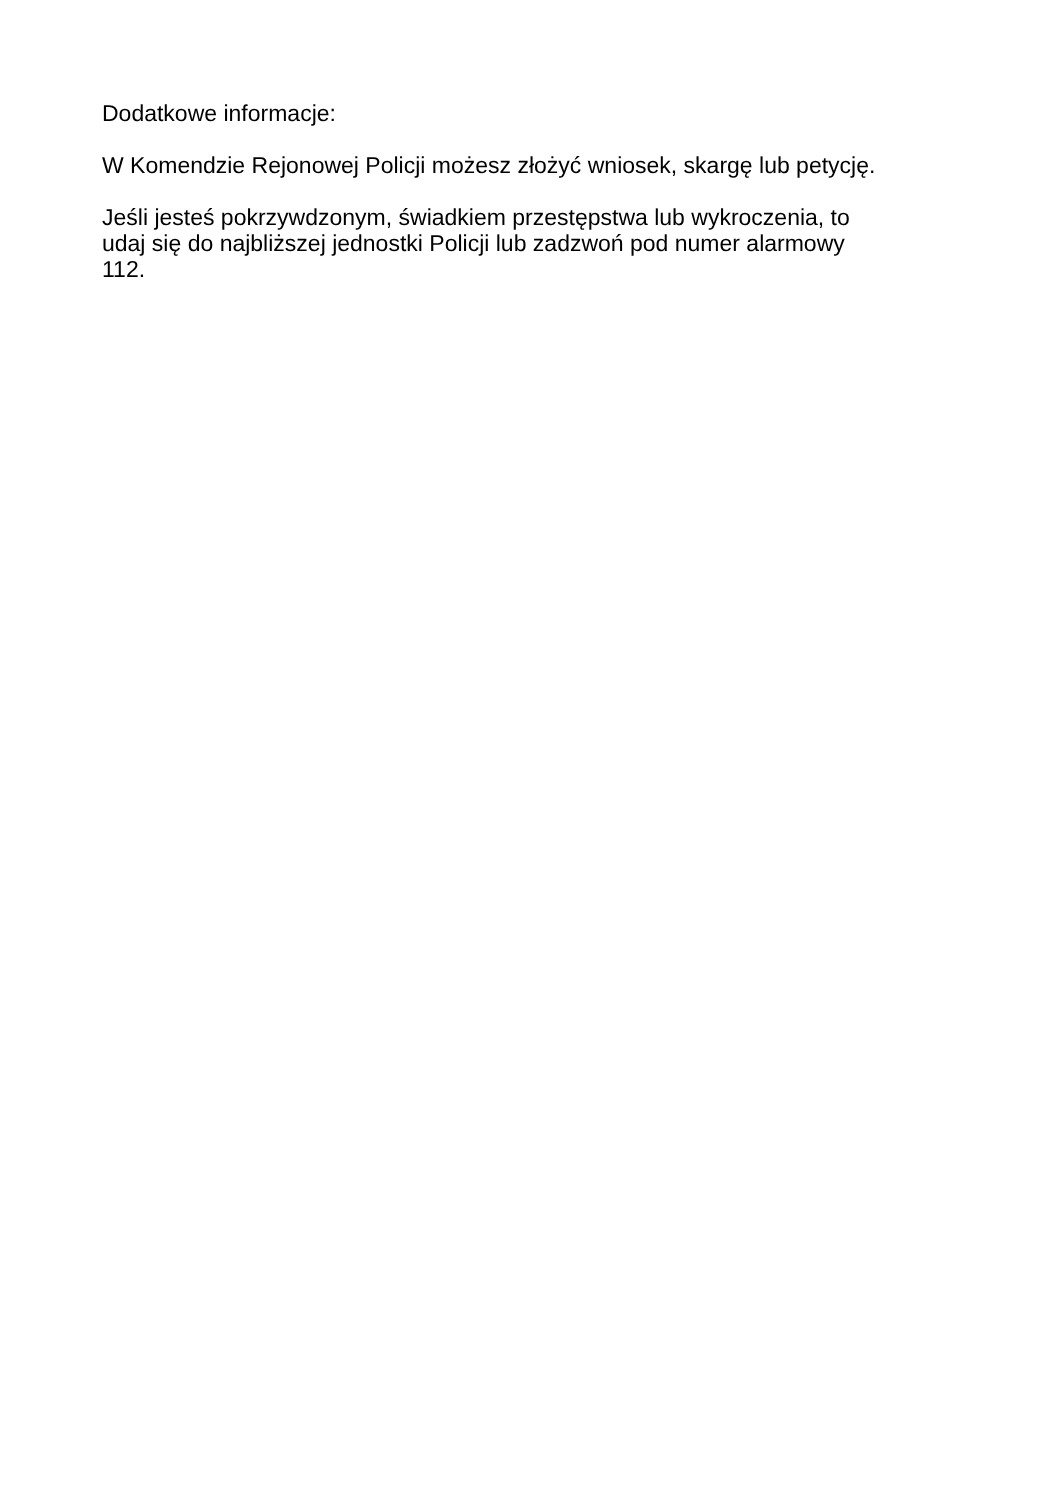Dodatkowe informacje:
W Komendzie Rejonowej Policji możesz złożyć wniosek, skargę lub petycję.
Jeśli jesteś pokrzywdzonym, świadkiem przestępstwa lub wykroczenia, to
udaj się do najbliższej jednostki Policji lub zadzwoń pod numer alarmowy
112.